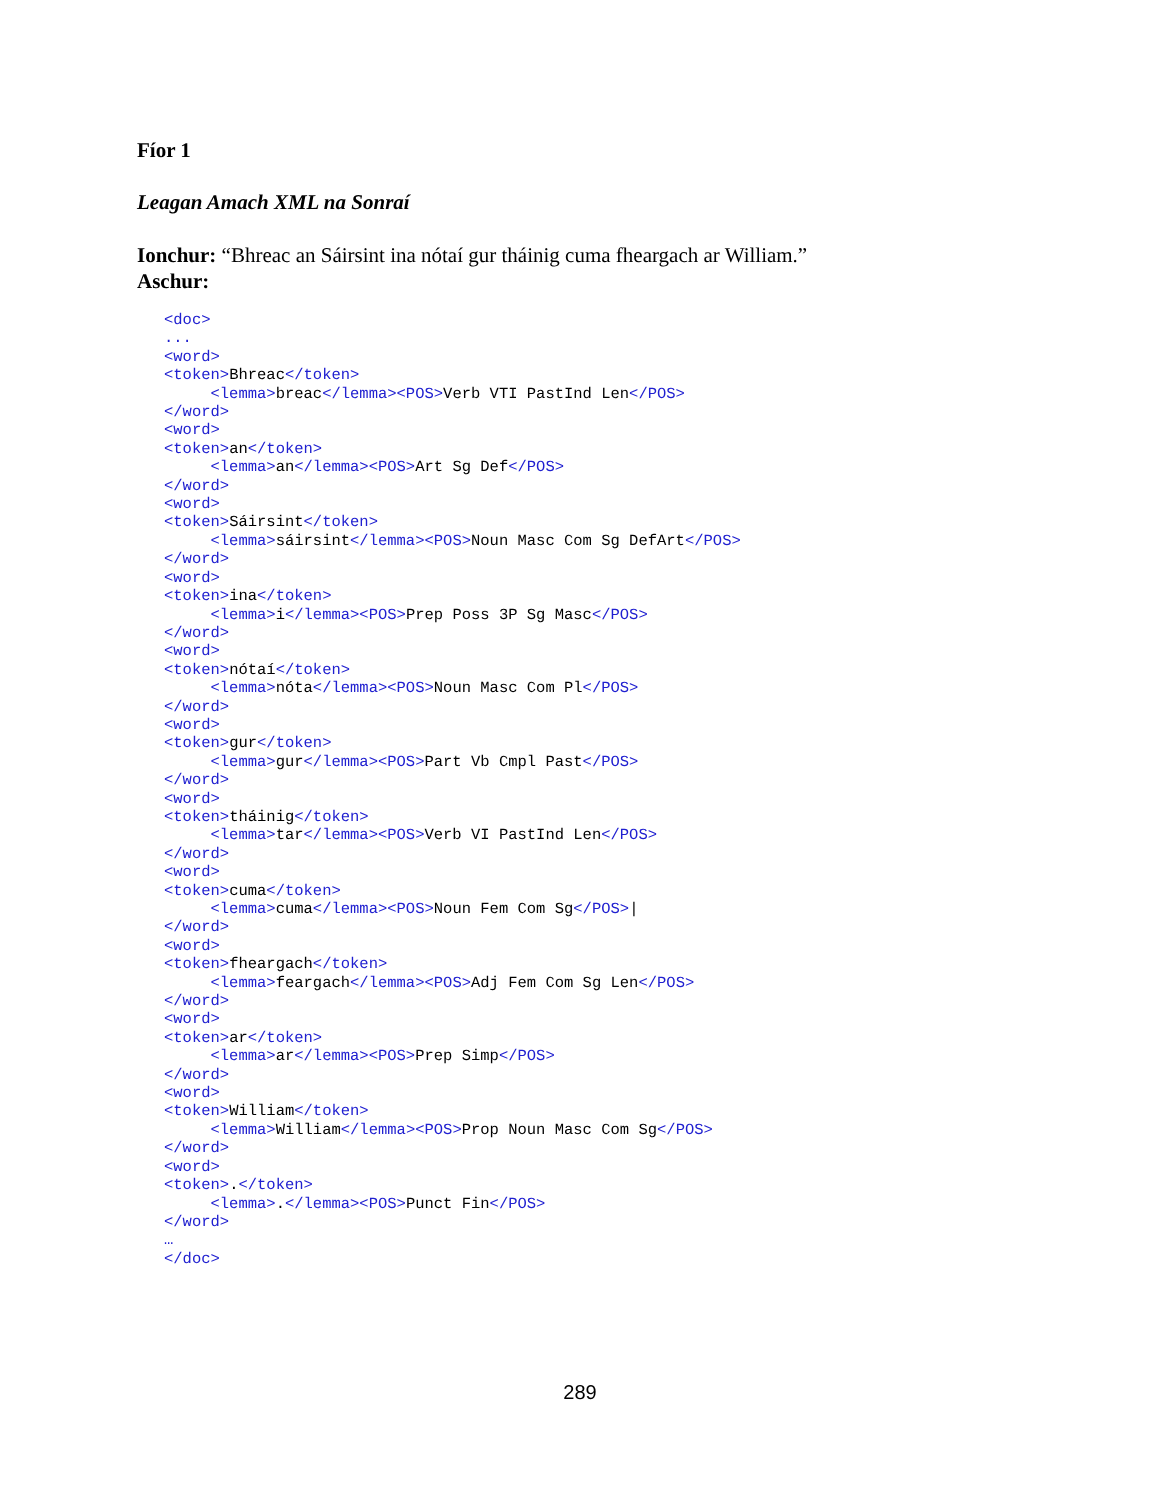Fíor 1
Leagan Amach XML na Sonraí
Ionchur: “Bhreac an Sáirsint ina nótaí gur tháinig cuma fheargach ar William.”
Aschur:
<doc>
...
<word>
<token>Bhreac</token>
     <lemma>breac</lemma><POS>Verb VTI PastInd Len</POS>
</word>
<word>
<token>an</token>
     <lemma>an</lemma><POS>Art Sg Def</POS>
</word>
<word>
<token>Sáirsint</token>
     <lemma>sáirsint</lemma><POS>Noun Masc Com Sg DefArt</POS>
</word>
<word>
<token>ina</token>
     <lemma>i</lemma><POS>Prep Poss 3P Sg Masc</POS>
</word>
<word>
<token>nótaí</token>
     <lemma>nóta</lemma><POS>Noun Masc Com Pl</POS>
</word>
<word>
<token>gur</token>
     <lemma>gur</lemma><POS>Part Vb Cmpl Past</POS>
</word>
<word>
<token>tháinig</token>
     <lemma>tar</lemma><POS>Verb VI PastInd Len</POS>
</word>
<word>
<token>cuma</token>
     <lemma>cuma</lemma><POS>Noun Fem Com Sg</POS>|
</word>
<word>
<token>fheargach</token>
     <lemma>feargach</lemma><POS>Adj Fem Com Sg Len</POS>
</word>
<word>
<token>ar</token>
     <lemma>ar</lemma><POS>Prep Simp</POS>
</word>
<word>
<token>William</token>
     <lemma>William</lemma><POS>Prop Noun Masc Com Sg</POS>
</word>
<word>
<token>.</token>
     <lemma>.</lemma><POS>Punct Fin</POS>
</word>
…
</doc>
289